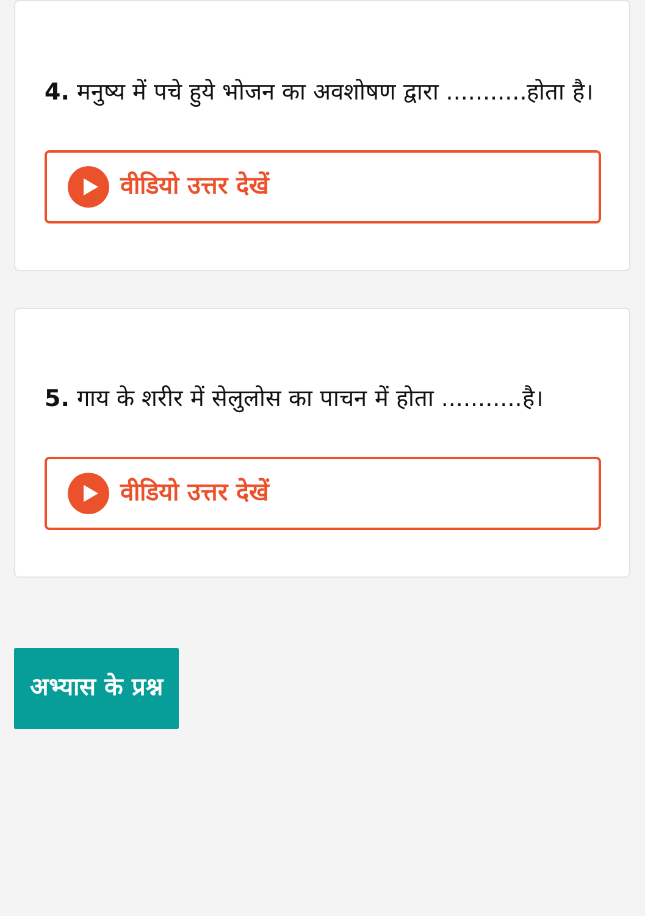4. मनुष्य में पचे हुये भोजन का अवशोषण द्वारा ...........होता है।
वीडियो उत्तर देखें
5. गाय के शरीर में सेलुलोस का पाचन में होता ...........है।
वीडियो उत्तर देखें
अभ्यास के प्रश्न